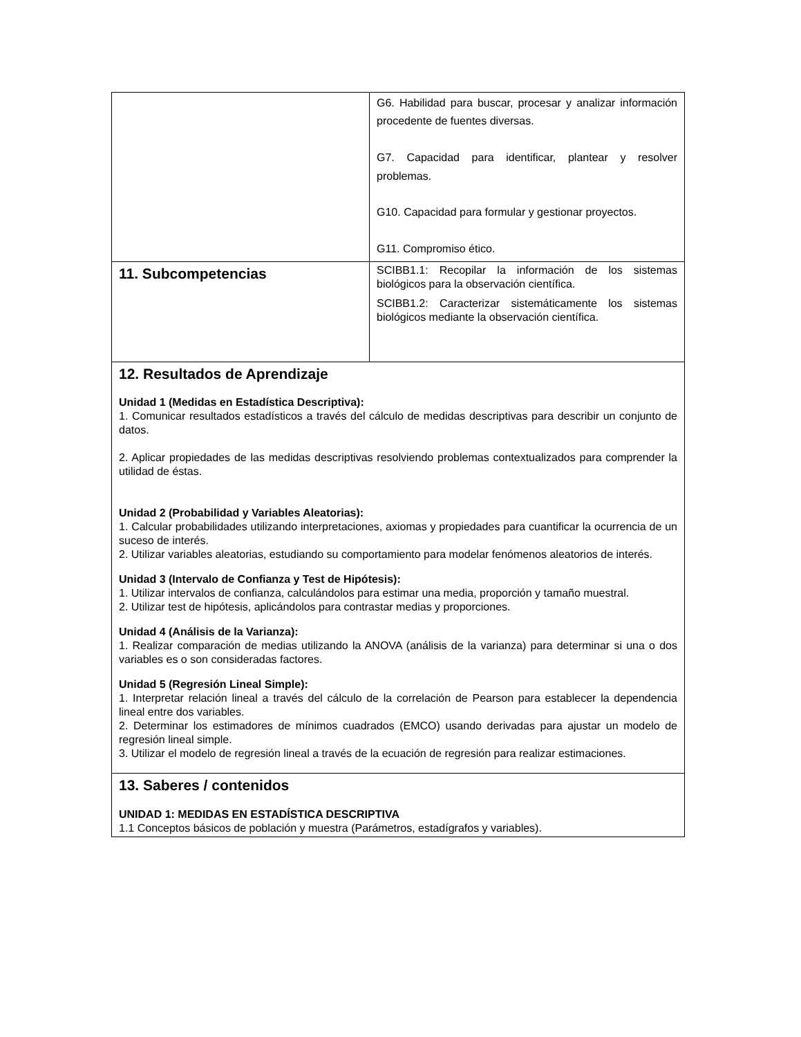| | G6. Habilidad para buscar, procesar y analizar información procedente de fuentes diversas. G7. Capacidad para identificar, plantear y resolver problemas. G10. Capacidad para formular y gestionar proyectos. G11. Compromiso ético. |
| 11. Subcompetencias | SCIBB1.1: Recopilar la información de los sistemas biológicos para la observación científica. SCIBB1.2: Caracterizar sistemáticamente los sistemas biológicos mediante la observación científica. |
| 12. Resultados de Aprendizaje Unidad 1 (Medidas en Estadística Descriptiva): 1. Comunicar resultados estadísticos a través del cálculo de medidas descriptivas para describir un conjunto de datos. 2. Aplicar propiedades de las medidas descriptivas resolviendo problemas contextualizados para comprender la utilidad de éstas. Unidad 2 (Probabilidad y Variables Aleatorias): 1. Calcular probabilidades utilizando interpretaciones, axiomas y propiedades para cuantificar la ocurrencia de un suceso de interés. 2. Utilizar variables aleatorias, estudiando su comportamiento para modelar fenómenos aleatorios de interés. Unidad 3 (Intervalo de Confianza y Test de Hipótesis): 1. Utilizar intervalos de confianza, calculándolos para estimar una media, proporción y tamaño muestral. 2. Utilizar test de hipótesis, aplicándolos para contrastar medias y proporciones. Unidad 4 (Análisis de la Varianza): 1. Realizar comparación de medias utilizando la ANOVA (análisis de la varianza) para determinar si una o dos variables es o son consideradas factores. Unidad 5 (Regresión Lineal Simple): 1. Interpretar relación lineal a través del cálculo de la correlación de Pearson para establecer la dependencia lineal entre dos variables. 2. Determinar los estimadores de mínimos cuadrados (EMCO) usando derivadas para ajustar un modelo de regresión lineal simple. 3. Utilizar el modelo de regresión lineal a través de la ecuación de regresión para realizar estimaciones. | |
| 13. Saberes / contenidos UNIDAD 1: MEDIDAS EN ESTADÍSTICA DESCRIPTIVA 1.1 Conceptos básicos de población y muestra (Parámetros, estadígrafos y variables). | |